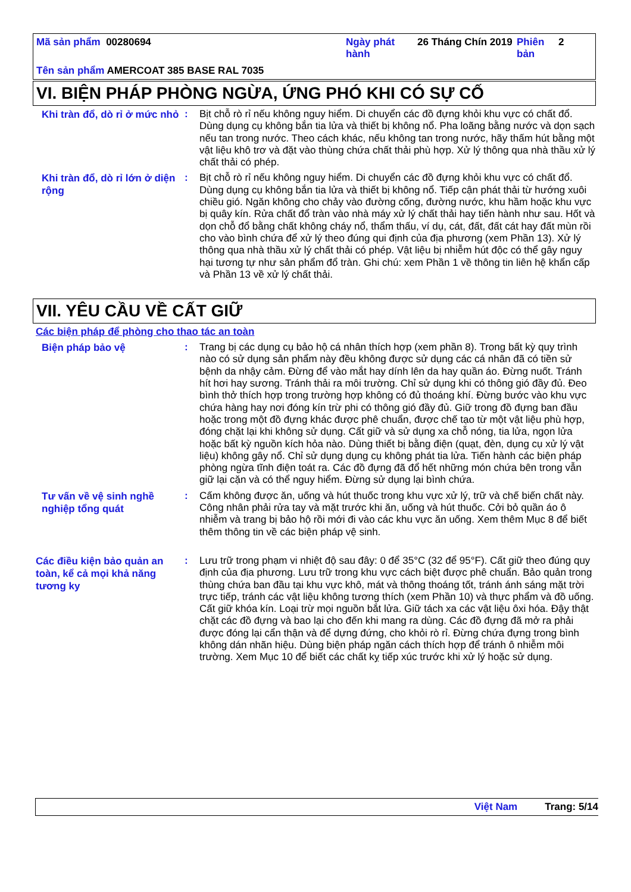Mã sản phẩm 00280694 Ngày phát hành
26 Tháng Chín 2019
Phiên bản
2
Tên sản phẩm AMERCOAT 385 BASE RAL 7035
VI. BIỆN PHÁP PHÒNG NGỪA, ỨNG PHÓ KHI CÓ SỰ CỐ
Khi tràn đổ, dò rỉ ở mức nhỏ
: Bịt chỗ rò rỉ nếu không nguy hiểm. Di chuyển các đồ đựng khỏi khu vực có chất đổ. Dùng dụng cụ không bắn tia lửa và thiết bị không nổ. Pha loãng bằng nước và dọn sạch nếu tan trong nước. Theo cách khác, nếu không tan trong nước, hãy thấm hút bằng một vật liệu khô trơ và đặt vào thùng chứa chất thải phù hợp. Xử lý thông qua nhà thầu xử lý chất thải có phép.
Khi tràn đổ, dò rỉ lớn ở diện rộng
: Bịt chỗ rò rỉ nếu không nguy hiểm. Di chuyển các đồ đựng khỏi khu vực có chất đổ. Dùng dụng cụ không bắn tia lửa và thiết bị không nổ. Tiếp cận phát thải từ hướng xuôi chiều gió. Ngăn không cho chảy vào đường cống, đường nước, khu hầm hoặc khu vực bị quây kín. Rửa chất đổ tràn vào nhà máy xử lý chất thải hay tiến hành như sau. Hốt và dọn chỗ đổ bằng chất không cháy nổ, thẩm thấu, ví dụ, cát, đất, đất cát hay đất mùn rồi cho vào bình chứa để xử lý theo đúng qui định của địa phương (xem Phần 13). Xử lý thông qua nhà thầu xử lý chất thải có phép. Vật liệu bị nhiễm hút độc có thể gây nguy hại tương tự như sản phẩm đổ tràn. Ghi chú: xem Phần 1 về thông tin liên hệ khẩn cấp và Phần 13 về xử lý chất thải.
VII. YÊU CẦU VỀ CẤT GIỮ
Các biện pháp để phòng cho thao tác an toàn
Biện pháp bảo vệ
: Trang bị các dụng cụ bảo hộ cá nhân thích hợp (xem phần 8). Trong bất kỳ quy trình nào có sử dụng sản phẩm này đều không được sử dụng các cá nhân đã có tiền sử bệnh da nhậy cảm. Đừng để vào mắt hay dính lên da hay quần áo. Đừng nuốt. Tránh hít hơi hay sương. Tránh thải ra môi trường. Chỉ sử dụng khi có thông gió đầy đủ. Đeo bình thở thích hợp trong trường hợp không có đủ thoáng khí. Đừng bước vào khu vực chứa hàng hay nơi đóng kín trừ phi có thông gió đầy đủ. Giữ trong đồ đựng ban đầu hoặc trong một đồ đựng khác được phê chuẩn, được chế tạo từ một vật liệu phù hợp, đóng chặt lại khi không sử dụng. Cất giữ và sử dụng xa chỗ nóng, tia lửa, ngọn lửa hoặc bất kỳ nguồn kích hỏa nào. Dùng thiết bị bằng điện (quạt, đèn, dụng cụ xử lý vật liệu) không gây nổ. Chỉ sử dụng dụng cụ không phát tia lửa. Tiến hành các biện pháp phòng ngừa tĩnh điện toát ra. Các đồ đựng đã đổ hết những món chứa bên trong vẫn giữ lại cặn và có thể nguy hiểm. Đừng sử dụng lại bình chứa.
Tư vấn về vệ sinh nghề nghiệp tổng quát
: Cấm không được ăn, uống và hút thuốc trong khu vực xử lý, trữ và chế biến chất này. Công nhân phải rửa tay và mặt trước khi ăn, uống và hút thuốc. Cởi bỏ quần áo ô nhiễm và trang bị bảo hộ rồi mới đi vào các khu vực ăn uống. Xem thêm Mục 8 để biết thêm thông tin về các biện pháp vệ sinh.
Các điều kiện bảo quản an toàn, kể cả mọi khả năng tương ky
: Lưu trữ trong phạm vi nhiệt độ sau đây: 0 để 35°C (32 để 95°F). Cất giữ theo đúng quy định của địa phương. Lưu trữ trong khu vực cách biệt được phê chuẩn. Bảo quản trong thùng chứa ban đầu tại khu vực khô, mát và thông thoáng tốt, tránh ánh sáng mặt trời trực tiếp, tránh các vật liệu không tương thích (xem Phần 10) và thực phẩm và đồ uống. Cất giữ khóa kín. Loại trừ mọi nguồn bắt lửa. Giữ tách xa các vật liệu ôxi hóa. Đậy thật chặt các đồ đựng và bao lại cho đến khi mang ra dùng. Các đồ đựng đã mở ra phải được đóng lại cẩn thận và để dựng đứng, cho khỏi rò rỉ. Đừng chứa đựng trong bình không dán nhãn hiệu. Dùng biện pháp ngăn cách thích hợp để tránh ô nhiễm môi trường. Xem Mục 10 để biết các chất kỵ tiếp xúc trước khi xử lý hoặc sử dụng.
Việt Nam Trang: 5/14